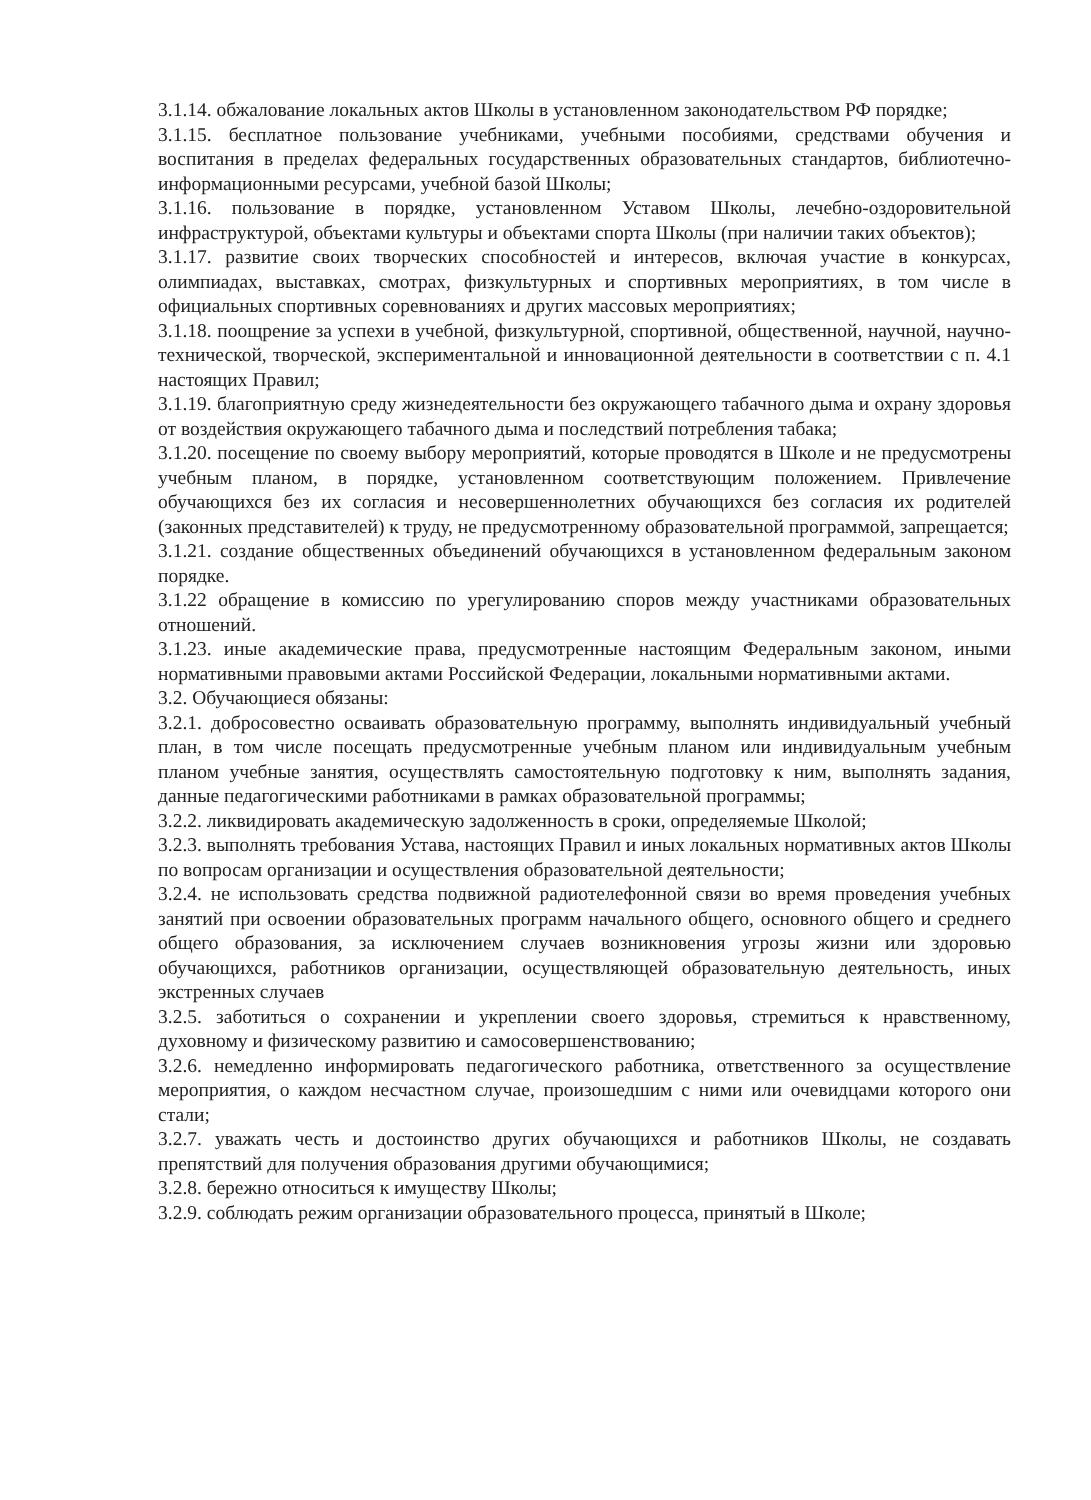3.1.14. обжалование локальных актов Школы в установленном законодательством РФ порядке;
3.1.15. бесплатное пользование учебниками, учебными пособиями, средствами обучения и воспитания в пределах федеральных государственных образовательных стандартов, библиотечно-информационными ресурсами, учебной базой Школы;
3.1.16. пользование в порядке, установленном Уставом Школы, лечебно-оздоровительной инфраструктурой, объектами культуры и объектами спорта Школы (при наличии таких объектов);
3.1.17. развитие своих творческих способностей и интересов, включая участие в конкурсах, олимпиадах, выставках, смотрах, физкультурных и спортивных мероприятиях, в том числе в официальных спортивных соревнованиях и других массовых мероприятиях;
3.1.18. поощрение за успехи в учебной, физкультурной, спортивной, общественной, научной, научно-технической, творческой, экспериментальной и инновационной деятельности в соответствии с п. 4.1 настоящих Правил;
3.1.19. благоприятную среду жизнедеятельности без окружающего табачного дыма и охрану здоровья от воздействия окружающего табачного дыма и последствий потребления табака;
3.1.20. посещение по своему выбору мероприятий, которые проводятся в Школе и не предусмотрены учебным планом, в порядке, установленном соответствующим положением. Привлечение обучающихся без их согласия и несовершеннолетних обучающихся без согласия их родителей (законных представителей) к труду, не предусмотренному образовательной программой, запрещается;
3.1.21. создание общественных объединений обучающихся в установленном федеральным законом порядке.
3.1.22 обращение в комиссию по урегулированию споров между участниками образовательных отношений.
3.1.23. иные академические права, предусмотренные настоящим Федеральным законом, иными нормативными правовыми актами Российской Федерации, локальными нормативными актами.
3.2. Обучающиеся обязаны:
3.2.1. добросовестно осваивать образовательную программу, выполнять индивидуальный учебный план, в том числе посещать предусмотренные учебным планом или индивидуальным учебным планом учебные занятия, осуществлять самостоятельную подготовку к ним, выполнять задания, данные педагогическими работниками в рамках образовательной программы;
3.2.2. ликвидировать академическую задолженность в сроки, определяемые Школой;
3.2.3. выполнять требования Устава, настоящих Правил и иных локальных нормативных актов Школы по вопросам организации и осуществления образовательной деятельности;
3.2.4. не использовать средства подвижной радиотелефонной связи во время проведения учебных занятий при освоении образовательных программ начального общего, основного общего и среднего общего образования, за исключением случаев возникновения угрозы жизни или здоровью обучающихся, работников организации, осуществляющей образовательную деятельность, иных экстренных случаев
3.2.5. заботиться о сохранении и укреплении своего здоровья, стремиться к нравственному, духовному и физическому развитию и самосовершенствованию;
3.2.6. немедленно информировать педагогического работника, ответственного за осуществление мероприятия, о каждом несчастном случае, произошедшим с ними или очевидцами которого они стали;
3.2.7. уважать честь и достоинство других обучающихся и работников Школы, не создавать препятствий для получения образования другими обучающимися;
3.2.8. бережно относиться к имуществу Школы;
3.2.9. соблюдать режим организации образовательного процесса, принятый в Школе;